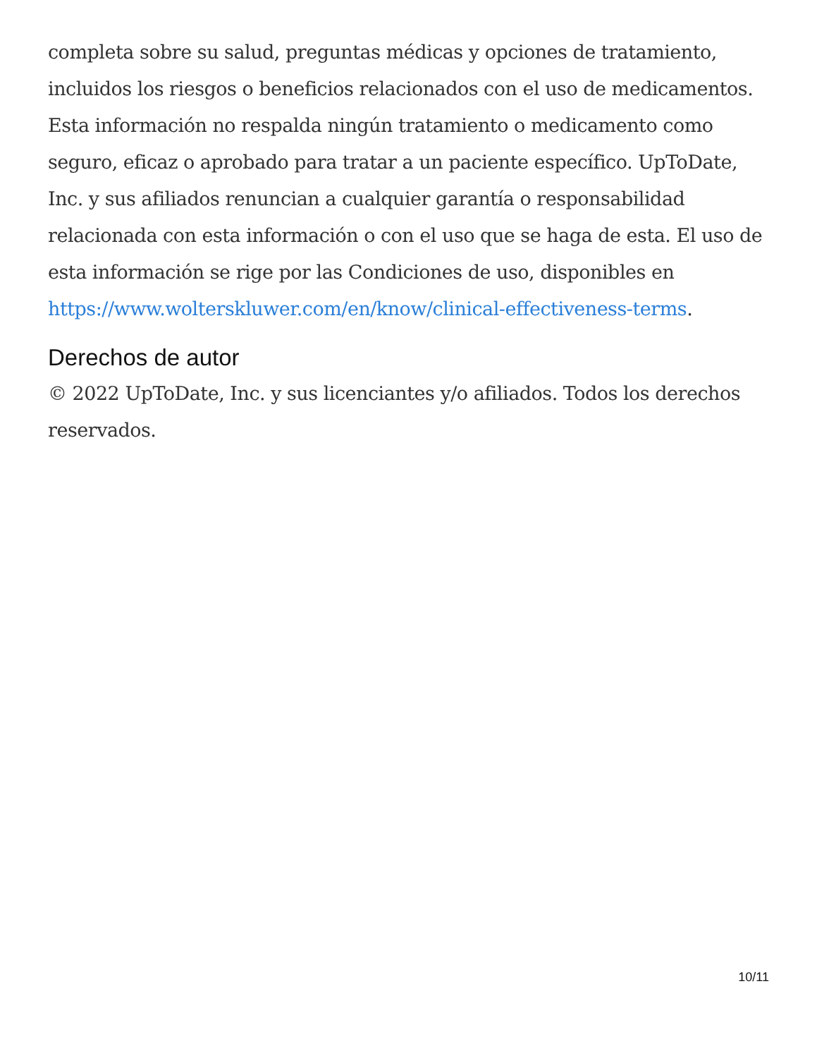completa sobre su salud, preguntas médicas y opciones de tratamiento, incluidos los riesgos o beneficios relacionados con el uso de medicamentos. Esta información no respalda ningún tratamiento o medicamento como seguro, eficaz o aprobado para tratar a un paciente específico. UpToDate, Inc. y sus afiliados renuncian a cualquier garantía o responsabilidad relacionada con esta información o con el uso que se haga de esta. El uso de esta información se rige por las Condiciones de uso, disponibles en https://www.wolterskluwer.com/en/know/clinical-effectiveness-terms.
Derechos de autor
© 2022 UpToDate, Inc. y sus licenciantes y/o afiliados. Todos los derechos reservados.
10/11